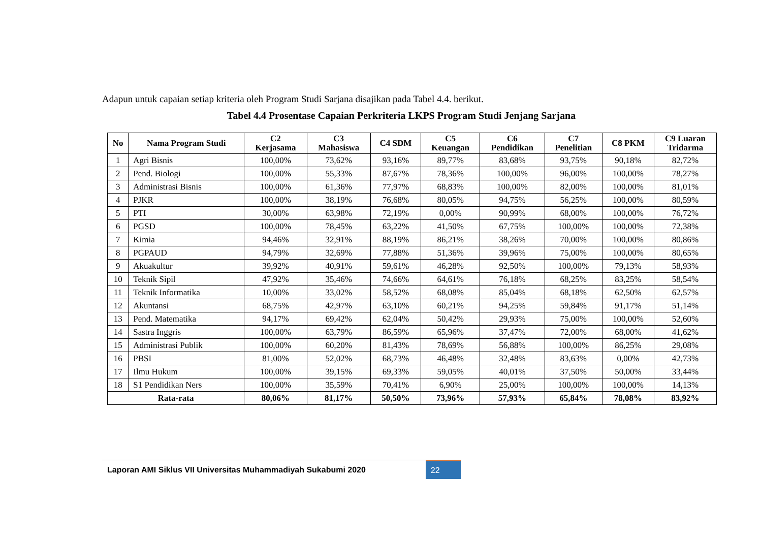Adapun untuk capaian setiap kriteria oleh Program Studi Sarjana disajikan pada Tabel 4.4. berikut.
Tabel 4.4 Prosentase Capaian Perkriteria LKPS Program Studi Jenjang Sarjana
| No | Nama Program Studi | C2 Kerjasama | C3 Mahasiswa | C4 SDM | C5 Keuangan | C6 Pendidikan | C7 Penelitian | C8 PKM | C9 Luaran Tridarma |
| --- | --- | --- | --- | --- | --- | --- | --- | --- | --- |
| 1 | Agri Bisnis | 100,00% | 73,62% | 93,16% | 89,77% | 83,68% | 93,75% | 90,18% | 82,72% |
| 2 | Pend. Biologi | 100,00% | 55,33% | 87,67% | 78,36% | 100,00% | 96,00% | 100,00% | 78,27% |
| 3 | Administrasi Bisnis | 100,00% | 61,36% | 77,97% | 68,83% | 100,00% | 82,00% | 100,00% | 81,01% |
| 4 | PJKR | 100,00% | 38,19% | 76,68% | 80,05% | 94,75% | 56,25% | 100,00% | 80,59% |
| 5 | PTI | 30,00% | 63,98% | 72,19% | 0,00% | 90,99% | 68,00% | 100,00% | 76,72% |
| 6 | PGSD | 100,00% | 78,45% | 63,22% | 41,50% | 67,75% | 100,00% | 100,00% | 72,38% |
| 7 | Kimia | 94,46% | 32,91% | 88,19% | 86,21% | 38,26% | 70,00% | 100,00% | 80,86% |
| 8 | PGPAUD | 94,79% | 32,69% | 77,88% | 51,36% | 39,96% | 75,00% | 100,00% | 80,65% |
| 9 | Akuakultur | 39,92% | 40,91% | 59,61% | 46,28% | 92,50% | 100,00% | 79,13% | 58,93% |
| 10 | Teknik Sipil | 47,92% | 35,46% | 74,66% | 64,61% | 76,18% | 68,25% | 83,25% | 58,54% |
| 11 | Teknik Informatika | 10,00% | 33,02% | 58,52% | 68,08% | 85,04% | 68,18% | 62,50% | 62,57% |
| 12 | Akuntansi | 68,75% | 42,97% | 63,10% | 60,21% | 94,25% | 59,84% | 91,17% | 51,14% |
| 13 | Pend. Matematika | 94,17% | 69,42% | 62,04% | 50,42% | 29,93% | 75,00% | 100,00% | 52,60% |
| 14 | Sastra Inggris | 100,00% | 63,79% | 86,59% | 65,96% | 37,47% | 72,00% | 68,00% | 41,62% |
| 15 | Administrasi Publik | 100,00% | 60,20% | 81,43% | 78,69% | 56,88% | 100,00% | 86,25% | 29,08% |
| 16 | PBSI | 81,00% | 52,02% | 68,73% | 46,48% | 32,48% | 83,63% | 0,00% | 42,73% |
| 17 | Ilmu Hukum | 100,00% | 39,15% | 69,33% | 59,05% | 40,01% | 37,50% | 50,00% | 33,44% |
| 18 | S1 Pendidikan Ners | 100,00% | 35,59% | 70,41% | 6,90% | 25,00% | 100,00% | 100,00% | 14,13% |
| Rata-rata | | 80,06% | 81,17% | 50,50% | 73,96% | 57,93% | 65,84% | 78,08% | 83,92% |
Laporan AMI Siklus VII Universitas Muhammadiyah Sukabumi 2020
22